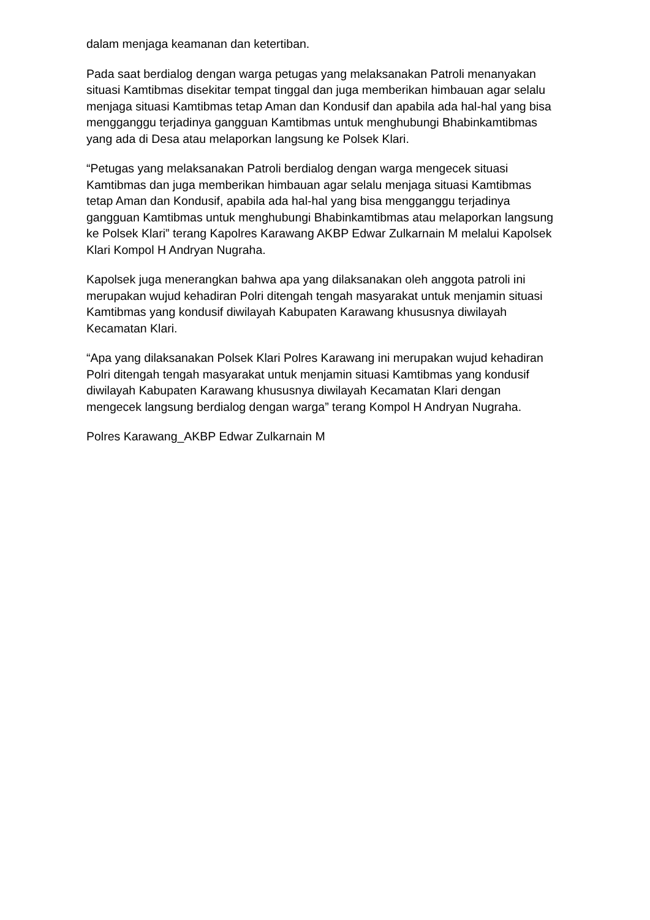dalam menjaga keamanan dan ketertiban.
Pada saat berdialog dengan warga petugas yang melaksanakan Patroli menanyakan situasi Kamtibmas disekitar tempat tinggal dan juga memberikan himbauan agar selalu menjaga situasi Kamtibmas tetap Aman dan Kondusif dan apabila ada hal-hal yang bisa mengganggu terjadinya gangguan Kamtibmas untuk menghubungi Bhabinkamtibmas yang ada di Desa atau melaporkan langsung ke Polsek Klari.
“Petugas yang melaksanakan Patroli berdialog dengan warga mengecek situasi Kamtibmas dan juga memberikan himbauan agar selalu menjaga situasi Kamtibmas tetap Aman dan Kondusif, apabila ada hal-hal yang bisa mengganggu terjadinya gangguan Kamtibmas untuk menghubungi Bhabinkamtibmas atau melaporkan langsung ke Polsek Klari” terang Kapolres Karawang AKBP Edwar Zulkarnain M melalui Kapolsek Klari Kompol H Andryan Nugraha.
Kapolsek juga menerangkan bahwa apa yang dilaksanakan oleh anggota patroli ini merupakan wujud kehadiran Polri ditengah tengah masyarakat untuk menjamin situasi Kamtibmas yang kondusif diwilayah Kabupaten Karawang khususnya diwilayah Kecamatan Klari.
“Apa yang dilaksanakan Polsek Klari Polres Karawang ini merupakan wujud kehadiran Polri ditengah tengah masyarakat untuk menjamin situasi Kamtibmas yang kondusif diwilayah Kabupaten Karawang khususnya diwilayah Kecamatan Klari dengan mengecek langsung berdialog dengan warga” terang Kompol H Andryan Nugraha.
Polres Karawang_AKBP Edwar Zulkarnain M